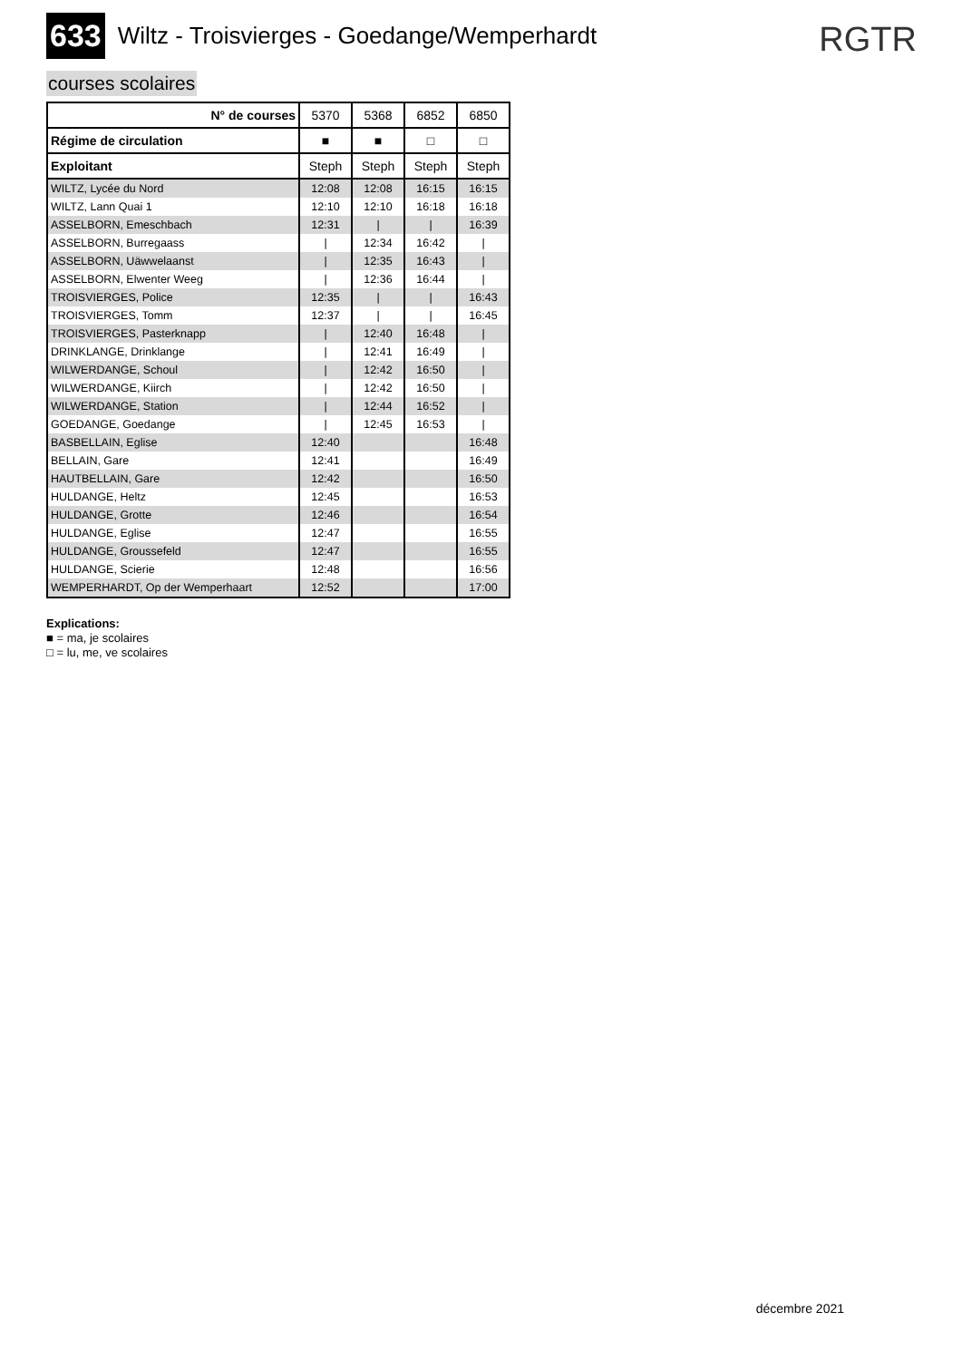633
Wiltz - Troisvierges - Goedange/Wemperhardt
RGTR
courses scolaires
| N° de courses | 5370 | 5368 | 6852 | 6850 |
| --- | --- | --- | --- | --- |
| Régime de circulation | ■ | ■ | □ | □ |
| Exploitant | Steph | Steph | Steph | Steph |
| WILTZ, Lycée du Nord | 12:08 | 12:08 | 16:15 | 16:15 |
| WILTZ, Lann Quai 1 | 12:10 | 12:10 | 16:18 | 16:18 |
| ASSELBORN, Emeschbach | 12:31 | / | / | 16:39 |
| ASSELBORN, Burregaass | / | 12:34 | 16:42 | / |
| ASSELBORN, Uäwwelaanst | / | 12:35 | 16:43 | / |
| ASSELBORN, Elwenter Weeg | / | 12:36 | 16:44 | / |
| TROISVIERGES, Police | 12:35 | / | / | 16:43 |
| TROISVIERGES, Tomm | 12:37 | / | / | 16:45 |
| TROISVIERGES, Pasterknapp | / | 12:40 | 16:48 | / |
| DRINKLANGE, Drinklange | / | 12:41 | 16:49 | / |
| WILWERDANGE, Schoul | / | 12:42 | 16:50 | / |
| WILWERDANGE, Kiirch | / | 12:42 | 16:50 | / |
| WILWERDANGE, Station | / | 12:44 | 16:52 | / |
| GOEDANGE, Goedange | / | 12:45 | 16:53 | / |
| BASBELLAIN, Eglise | 12:40 | | | 16:48 |
| BELLAIN, Gare | 12:41 | | | 16:49 |
| HAUTBELLAIN, Gare | 12:42 | | | 16:50 |
| HULDANGE, Heltz | 12:45 | | | 16:53 |
| HULDANGE, Grotte | 12:46 | | | 16:54 |
| HULDANGE, Eglise | 12:47 | | | 16:55 |
| HULDANGE, Groussefeld | 12:47 | | | 16:55 |
| HULDANGE, Scierie | 12:48 | | | 16:56 |
| WEMPERHARDT, Op der Wemperhaart | 12:52 | | | 17:00 |
Explications:
■ = ma, je scolaires
□ = lu, me, ve scolaires
décembre 2021